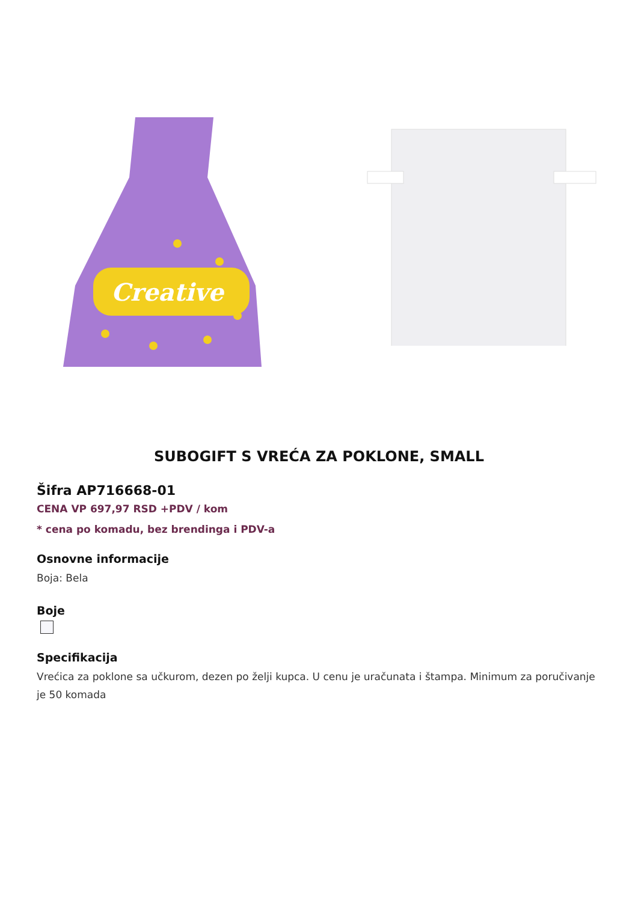Creative
SUBOGIFT S VREĆA ZA POKLONE, SMALL
Šifra AP716668-01
CENA VP 697,97 RSD +PDV / kom
* cena po komadu, bez brendinga i PDV-a
Osnovne informacije
Boja: Bela
Boje
Specifikacija
Vrećica za poklone sa učkurom, dezen po želji kupca. U cenu je uračunata i štampa. Minimum za poručivanje je 50 komada